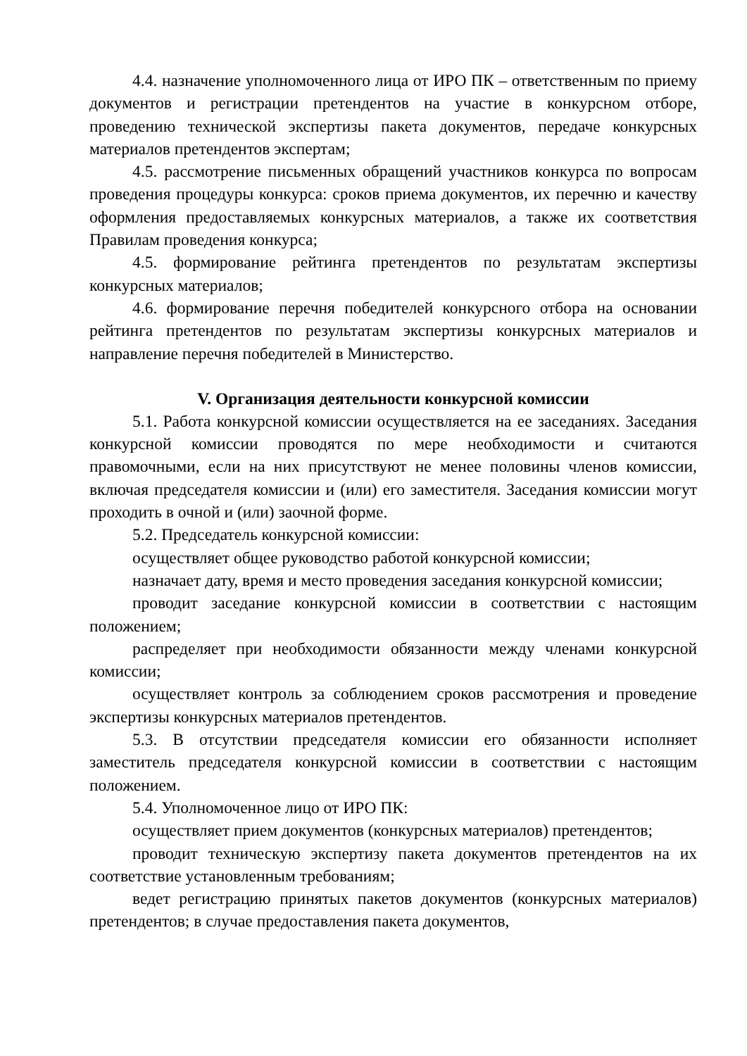4.4. назначение уполномоченного лица от ИРО ПК – ответственным по приему документов и регистрации претендентов на участие в конкурсном отборе, проведению технической экспертизы пакета документов, передаче конкурсных материалов претендентов экспертам;
4.5. рассмотрение письменных обращений участников конкурса по вопросам проведения процедуры конкурса: сроков приема документов, их перечню и качеству оформления предоставляемых конкурсных материалов, а также их соответствия Правилам проведения конкурса;
4.5. формирование рейтинга претендентов по результатам экспертизы конкурсных материалов;
4.6. формирование перечня победителей конкурсного отбора на основании рейтинга претендентов по результатам экспертизы конкурсных материалов и направление перечня победителей в Министерство.
V. Организация деятельности конкурсной комиссии
5.1. Работа конкурсной комиссии осуществляется на ее заседаниях. Заседания конкурсной комиссии проводятся по мере необходимости и считаются правомочными, если на них присутствуют не менее половины членов комиссии, включая председателя комиссии и (или) его заместителя. Заседания комиссии могут проходить в очной и (или) заочной форме.
5.2. Председатель конкурсной комиссии:
осуществляет общее руководство работой конкурсной комиссии;
назначает дату, время и место проведения заседания конкурсной комиссии;
проводит заседание конкурсной комиссии в соответствии с настоящим положением;
распределяет при необходимости обязанности между членами конкурсной комиссии;
осуществляет контроль за соблюдением сроков рассмотрения и проведение экспертизы конкурсных материалов претендентов.
5.3. В отсутствии председателя комиссии его обязанности исполняет заместитель председателя конкурсной комиссии в соответствии с настоящим положением.
5.4. Уполномоченное лицо от ИРО ПК:
осуществляет прием документов (конкурсных материалов) претендентов;
проводит техническую экспертизу пакета документов претендентов на их соответствие установленным требованиям;
ведет регистрацию принятых пакетов документов (конкурсных материалов) претендентов; в случае предоставления пакета документов,